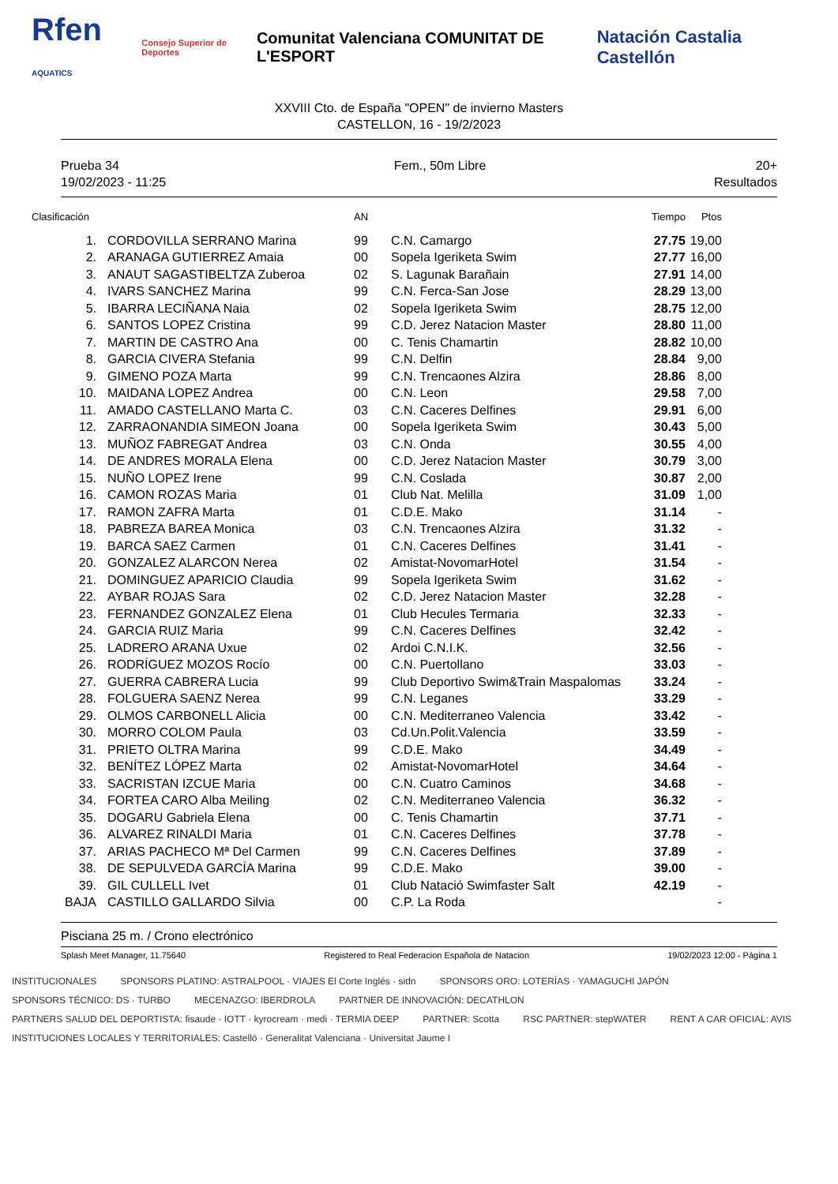Rfen AQUATICS Consejo Superior de Deportes Comunitat Valenciana COMUNITAT DE L'ESPORT Natación Castalia Castellón
XXVIII Cto. de España "OPEN" de invierno Masters
CASTELLON, 16 - 19/2/2023
Prueba 34
19/02/2023 - 11:25
Fem., 50m Libre 20+
Resultados
| Clasificación | | AN | | Tiempo | Ptos |
| --- | --- | --- | --- | --- | --- |
| 1. | CORDOVILLA SERRANO Marina | 99 | C.N. Camargo | 27.75 | 19,00 |
| 2. | ARANAGA GUTIERREZ Amaia | 00 | Sopela Igeriketa Swim | 27.77 | 16,00 |
| 3. | ANAUT SAGASTIBELTZA Zuberoa | 02 | S. Lagunak Barañain | 27.91 | 14,00 |
| 4. | IVARS SANCHEZ Marina | 99 | C.N. Ferca-San Jose | 28.29 | 13,00 |
| 5. | IBARRA LECIÑANA Naia | 02 | Sopela Igeriketa Swim | 28.75 | 12,00 |
| 6. | SANTOS LOPEZ Cristina | 99 | C.D. Jerez Natacion Master | 28.80 | 11,00 |
| 7. | MARTIN DE CASTRO Ana | 00 | C. Tenis Chamartin | 28.82 | 10,00 |
| 8. | GARCIA CIVERA Stefania | 99 | C.N. Delfin | 28.84 | 9,00 |
| 9. | GIMENO POZA Marta | 99 | C.N. Trencaones Alzira | 28.86 | 8,00 |
| 10. | MAIDANA LOPEZ Andrea | 00 | C.N. Leon | 29.58 | 7,00 |
| 11. | AMADO CASTELLANO Marta C. | 03 | C.N. Caceres Delfines | 29.91 | 6,00 |
| 12. | ZARRAONANDIA SIMEON Joana | 00 | Sopela Igeriketa Swim | 30.43 | 5,00 |
| 13. | MUÑOZ FABREGAT Andrea | 03 | C.N. Onda | 30.55 | 4,00 |
| 14. | DE ANDRES MORALA Elena | 00 | C.D. Jerez Natacion Master | 30.79 | 3,00 |
| 15. | NUÑO LOPEZ Irene | 99 | C.N. Coslada | 30.87 | 2,00 |
| 16. | CAMON ROZAS Maria | 01 | Club Nat. Melilla | 31.09 | 1,00 |
| 17. | RAMON ZAFRA Marta | 01 | C.D.E. Mako | 31.14 | - |
| 18. | PABREZA BAREA Monica | 03 | C.N. Trencaones Alzira | 31.32 | - |
| 19. | BARCA SAEZ Carmen | 01 | C.N. Caceres Delfines | 31.41 | - |
| 20. | GONZALEZ ALARCON Nerea | 02 | Amistat-NovomarHotel | 31.54 | - |
| 21. | DOMINGUEZ APARICIO Claudia | 99 | Sopela Igeriketa Swim | 31.62 | - |
| 22. | AYBAR ROJAS Sara | 02 | C.D. Jerez Natacion Master | 32.28 | - |
| 23. | FERNANDEZ GONZALEZ Elena | 01 | Club Hecules Termaria | 32.33 | - |
| 24. | GARCIA RUIZ Maria | 99 | C.N. Caceres Delfines | 32.42 | - |
| 25. | LADRERO ARANA Uxue | 02 | Ardoi C.N.I.K. | 32.56 | - |
| 26. | RODRÍGUEZ MOZOS Rocío | 00 | C.N. Puertollano | 33.03 | - |
| 27. | GUERRA CABRERA Lucia | 99 | Club Deportivo Swim&Train Maspalomas | 33.24 | - |
| 28. | FOLGUERA SAENZ Nerea | 99 | C.N. Leganes | 33.29 | - |
| 29. | OLMOS CARBONELL Alicia | 00 | C.N. Mediterraneo Valencia | 33.42 | - |
| 30. | MORRO COLOM Paula | 03 | Cd.Un.Polit.Valencia | 33.59 | - |
| 31. | PRIETO OLTRA Marina | 99 | C.D.E. Mako | 34.49 | - |
| 32. | BENÍTEZ LÓPEZ Marta | 02 | Amistat-NovomarHotel | 34.64 | - |
| 33. | SACRISTAN IZCUE Maria | 00 | C.N. Cuatro Caminos | 34.68 | - |
| 34. | FORTEA CARO Alba Meiling | 02 | C.N. Mediterraneo Valencia | 36.32 | - |
| 35. | DOGARU Gabriela Elena | 00 | C. Tenis Chamartin | 37.71 | - |
| 36. | ALVAREZ RINALDI Maria | 01 | C.N. Caceres Delfines | 37.78 | - |
| 37. | ARIAS PACHECO Mª Del Carmen | 99 | C.N. Caceres Delfines | 37.89 | - |
| 38. | DE SEPULVEDA GARCÍA Marina | 99 | C.D.E. Mako | 39.00 | - |
| 39. | GIL CULLELL Ivet | 01 | Club Natació Swimfaster Salt | 42.19 | - |
| BAJA | CASTILLO GALLARDO Silvia | 00 | C.P. La Roda | | - |
Pisciana 25 m. / Crono electrónico
Splash Meet Manager, 11.75640 Registered to Real Federacion Española de Natacion 19/02/2023 12:00 - Página 1
INSTITUCIONALES SPONSORS PLATINO: ASTRALPOOL · VIAJES El Corte Inglés · sidn SPONSORS ORO: LOTERÍAS · YAMAGUCHI JAPÓN SPONSORS TÉCNICO: DS · TURBO MECENAZGO: IBERDROLA PARTNER DE INNOVACIÓN: DECATHLON PARTNERS SALUD DEL DEPORTISTA: fisaude · IOTT · kyrocream · medi · TERMIA DEEP PARTNER: Scotta RSC PARTNER: stepWATER RENT A CAR OFICIAL: AVIS INSTITUCIONES LOCALES Y TERRITORIALES: Castelló · Generalitat Valenciana · Universitat Jaume I